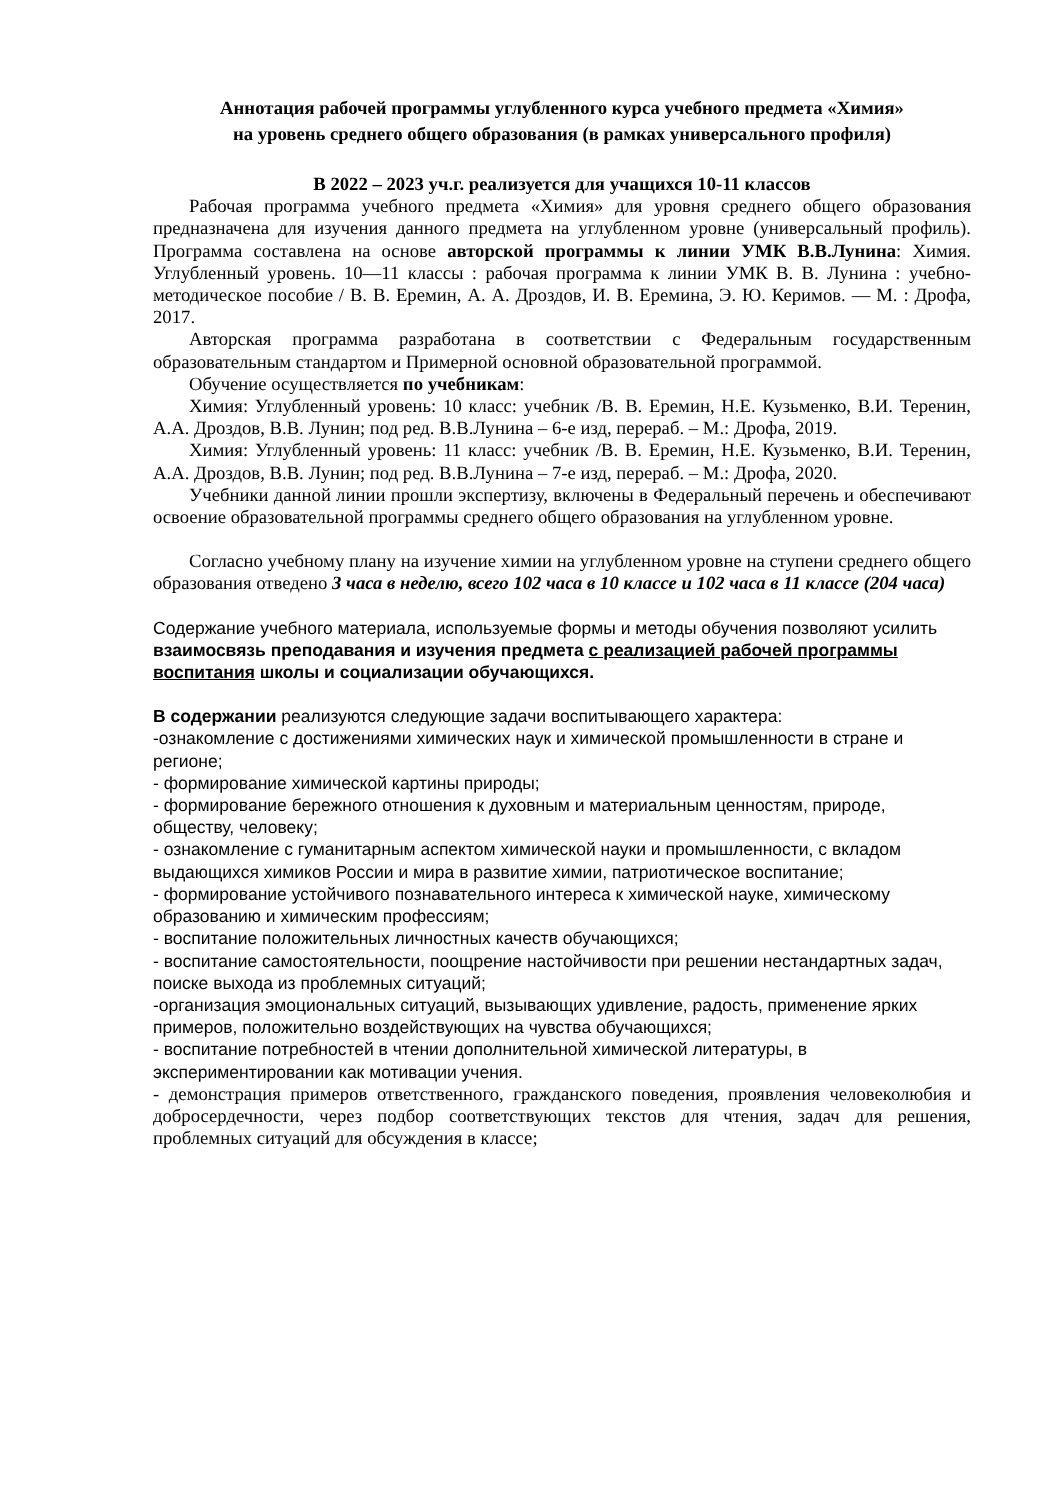Аннотация рабочей программы углубленного курса учебного предмета «Химия»
на уровень среднего общего образования (в рамках универсального профиля)
В 2022 – 2023 уч.г. реализуется для учащихся 10-11 классов
Рабочая программа учебного предмета «Химия» для уровня среднего общего образования предназначена для изучения данного предмета на углубленном уровне (универсальный профиль). Программа составлена на основе авторской программы к линии УМК В.В.Лунина: Химия. Углубленный уровень. 10—11 классы : рабочая программа к линии УМК В. В. Лунина : учебно-методическое пособие / В. В. Еремин, А. А. Дроздов, И. В. Еремина, Э. Ю. Керимов. — М. : Дрофа, 2017.
Авторская программа разработана в соответствии с Федеральным государственным образовательным стандартом и Примерной основной образовательной программой.
Обучение осуществляется по учебникам:
Химия: Углубленный уровень: 10 класс: учебник /В. В. Еремин, Н.Е. Кузьменко, В.И. Теренин, А.А. Дроздов, В.В. Лунин; под ред. В.В.Лунина – 6-е изд, перераб. – М.: Дрофа, 2019.
Химия: Углубленный уровень: 11 класс: учебник /В. В. Еремин, Н.Е. Кузьменко, В.И. Теренин, А.А. Дроздов, В.В. Лунин; под ред. В.В.Лунина – 7-е изд, перераб. – М.: Дрофа, 2020.
Учебники данной линии прошли экспертизу, включены в Федеральный перечень и обеспечивают освоение образовательной программы среднего общего образования на углубленном уровне.
Согласно учебному плану на изучение химии на углубленном уровне на ступени среднего общего образования отведено 3 часа в неделю, всего 102 часа в 10 классе и 102 часа в 11 классе (204 часа)
Содержание учебного материала, используемые формы и методы обучения позволяют усилить взаимосвязь преподавания и изучения предмета с реализацией рабочей программы воспитания школы и социализации обучающихся.
В содержании реализуются следующие задачи воспитывающего характера:
-ознакомление с достижениями химических наук и химической промышленности в стране и регионе;
- формирование химической картины природы;
- формирование бережного отношения к духовным и материальным ценностям, природе, обществу, человеку;
- ознакомление с гуманитарным аспектом химической науки и промышленности, с вкладом выдающихся химиков России и мира в развитие химии, патриотическое воспитание;
- формирование устойчивого познавательного интереса к химической науке, химическому образованию и химическим профессиям;
- воспитание положительных личностных качеств обучающихся;
- воспитание самостоятельности, поощрение настойчивости при решении нестандартных задач, поиске выхода из проблемных ситуаций;
-организация эмоциональных ситуаций, вызывающих удивление, радость, применение ярких примеров, положительно воздействующих на чувства обучающихся;
- воспитание потребностей в чтении дополнительной химической литературы, в экспериментировании как мотивации учения.
- демонстрация примеров ответственного, гражданского поведения, проявления человеколюбия и добросердечности, через подбор соответствующих текстов для чтения, задач для решения, проблемных ситуаций для обсуждения в классе;